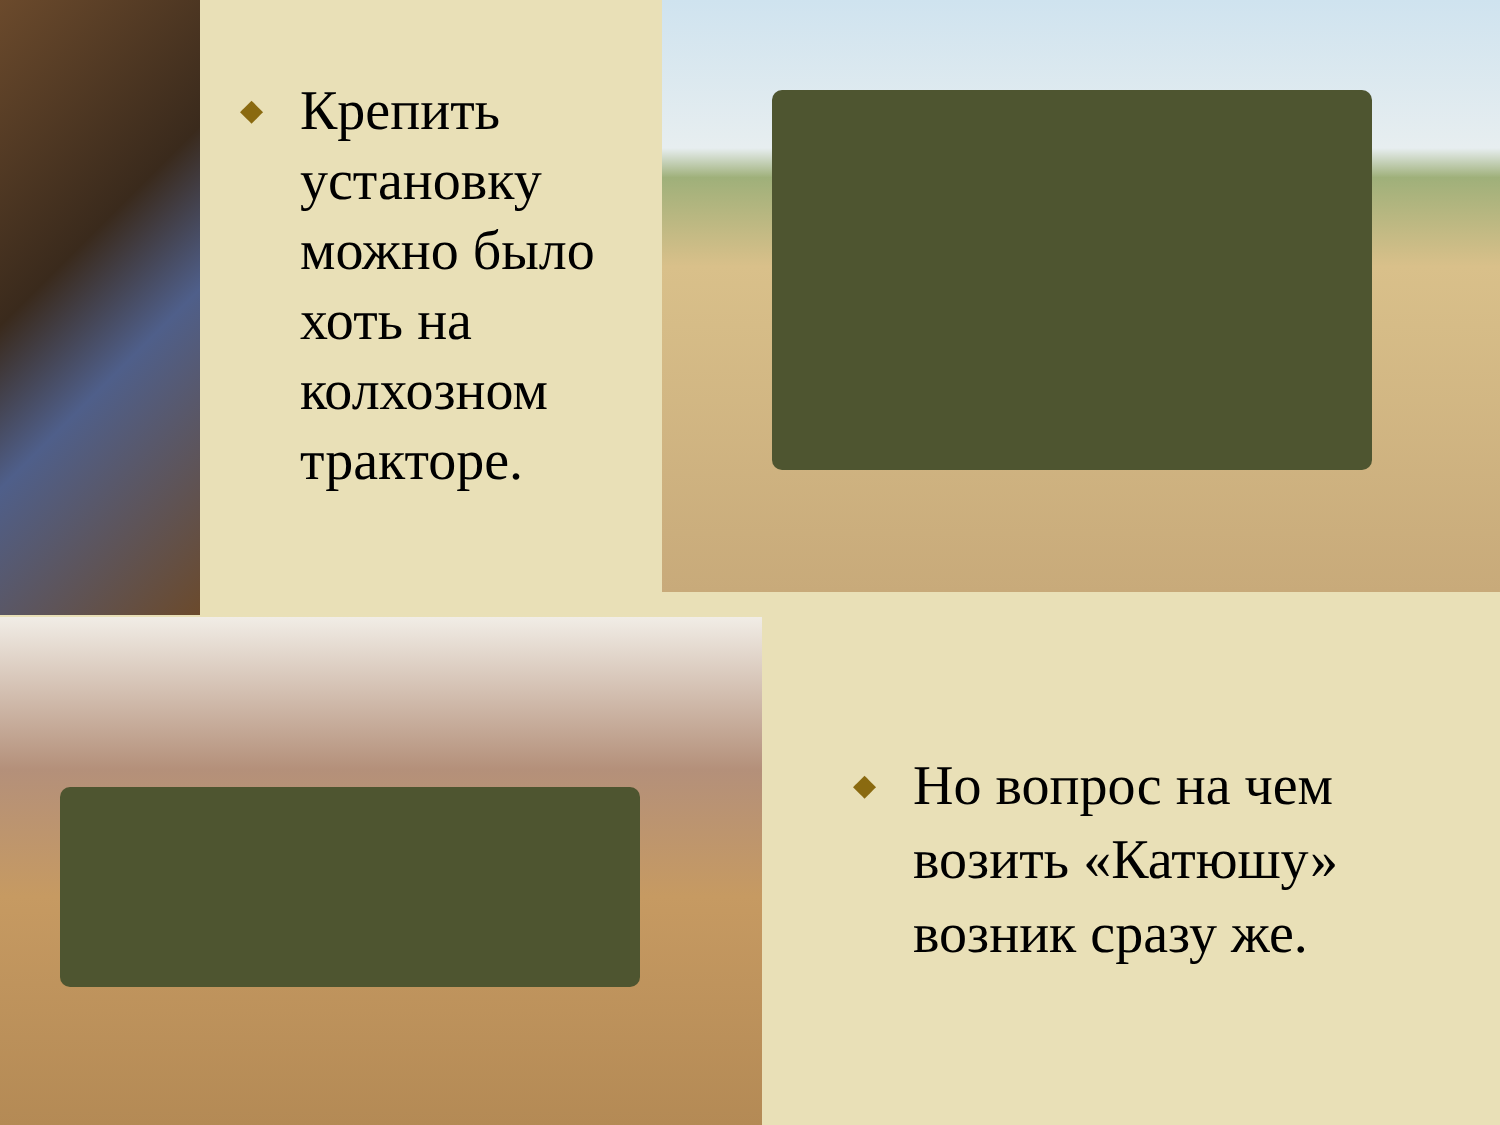◆
Крепить установку можно было хоть на колхозном тракторе.
◆
Но вопрос на чем возить «Катюшу» возник сразу же.